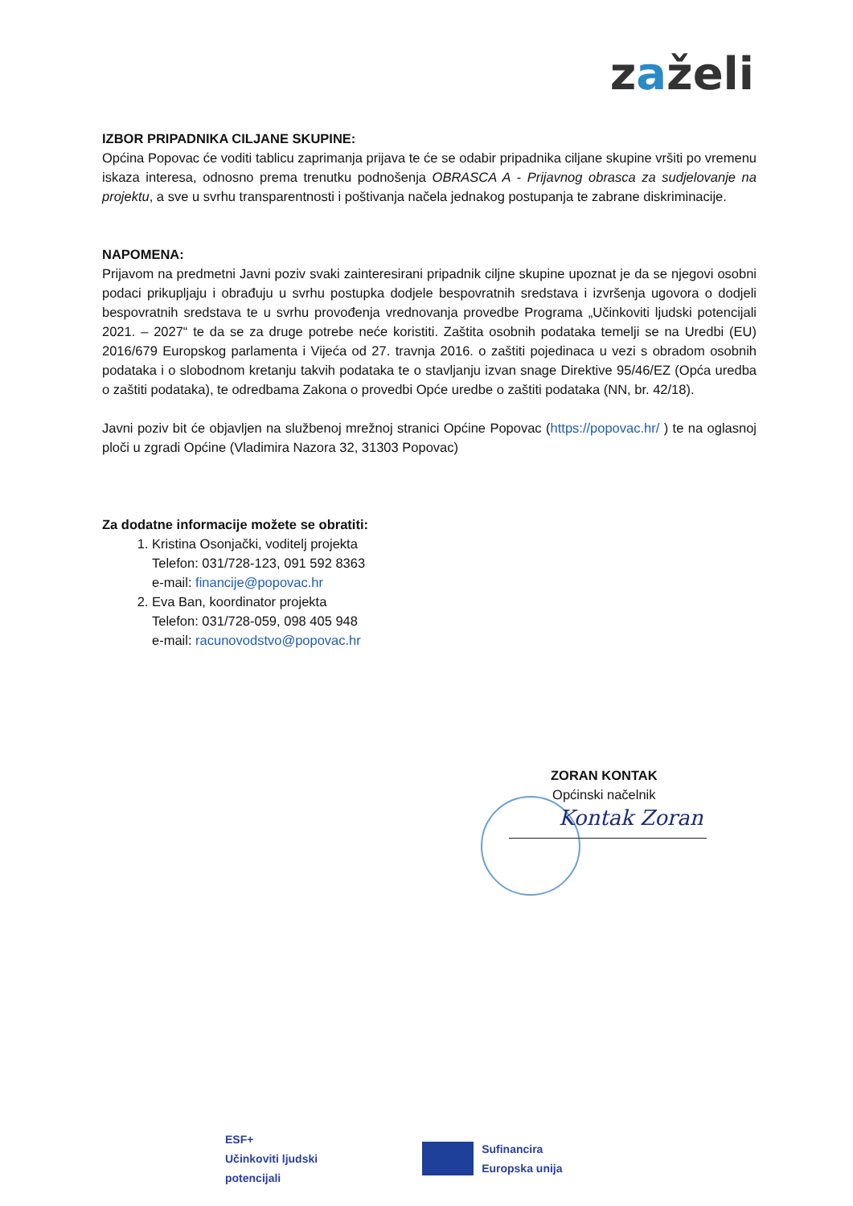zaželi
IZBOR PRIPADNIKA CILJANE SKUPINE:
Općina Popovac će voditi tablicu zaprimanja prijava te će se odabir pripadnika ciljane skupine vršiti po vremenu iskaza interesa, odnosno prema trenutku podnošenja OBRASCA A - Prijavnog obrasca za sudjelovanje na projektu, a sve u svrhu transparentnosti i poštivanja načela jednakog postupanja te zabrane diskriminacije.
NAPOMENA:
Prijavom na predmetni Javni poziv svaki zainteresirani pripadnik ciljne skupine upoznat je da se njegovi osobni podaci prikupljaju i obrađuju u svrhu postupka dodjele bespovratnih sredstava i izvršenja ugovora o dodjeli bespovratnih sredstava te u svrhu provođenja vrednovanja provedbe Programa „Učinkoviti ljudski potencijali 2021. – 2027“ te da se za druge potrebe neće koristiti. Zaštita osobnih podataka temelji se na Uredbi (EU) 2016/679 Europskog parlamenta i Vijeća od 27. travnja 2016. o zaštiti pojedinaca u vezi s obradom osobnih podataka i o slobodnom kretanju takvih podataka te o stavljanju izvan snage Direktive 95/46/EZ (Opća uredba o zaštiti podataka), te odredbama Zakona o provedbi Opće uredbe o zaštiti podataka (NN, br. 42/18).
Javni poziv bit će objavljen na službenoj mrežnoj stranici Općine Popovac (https://popovac.hr/ ) te na oglasnoj ploči u zgradi Općine (Vladimira Nazora 32, 31303 Popovac)
Za dodatne informacije možete se obratiti:
1. Kristina Osonjački, voditelj projekta
Telefon: 031/728-123, 091 592 8363
e-mail: financije@popovac.hr
2. Eva Ban, koordinator projekta
Telefon: 031/728-059, 098 405 948
e-mail: racunovodstvo@popovac.hr
ZORAN KONTAK
Općinski načelnik
Kontak Zoran
ESF+
Učinkoviti ljudski
potencijali
Sufinancira
Europska unija